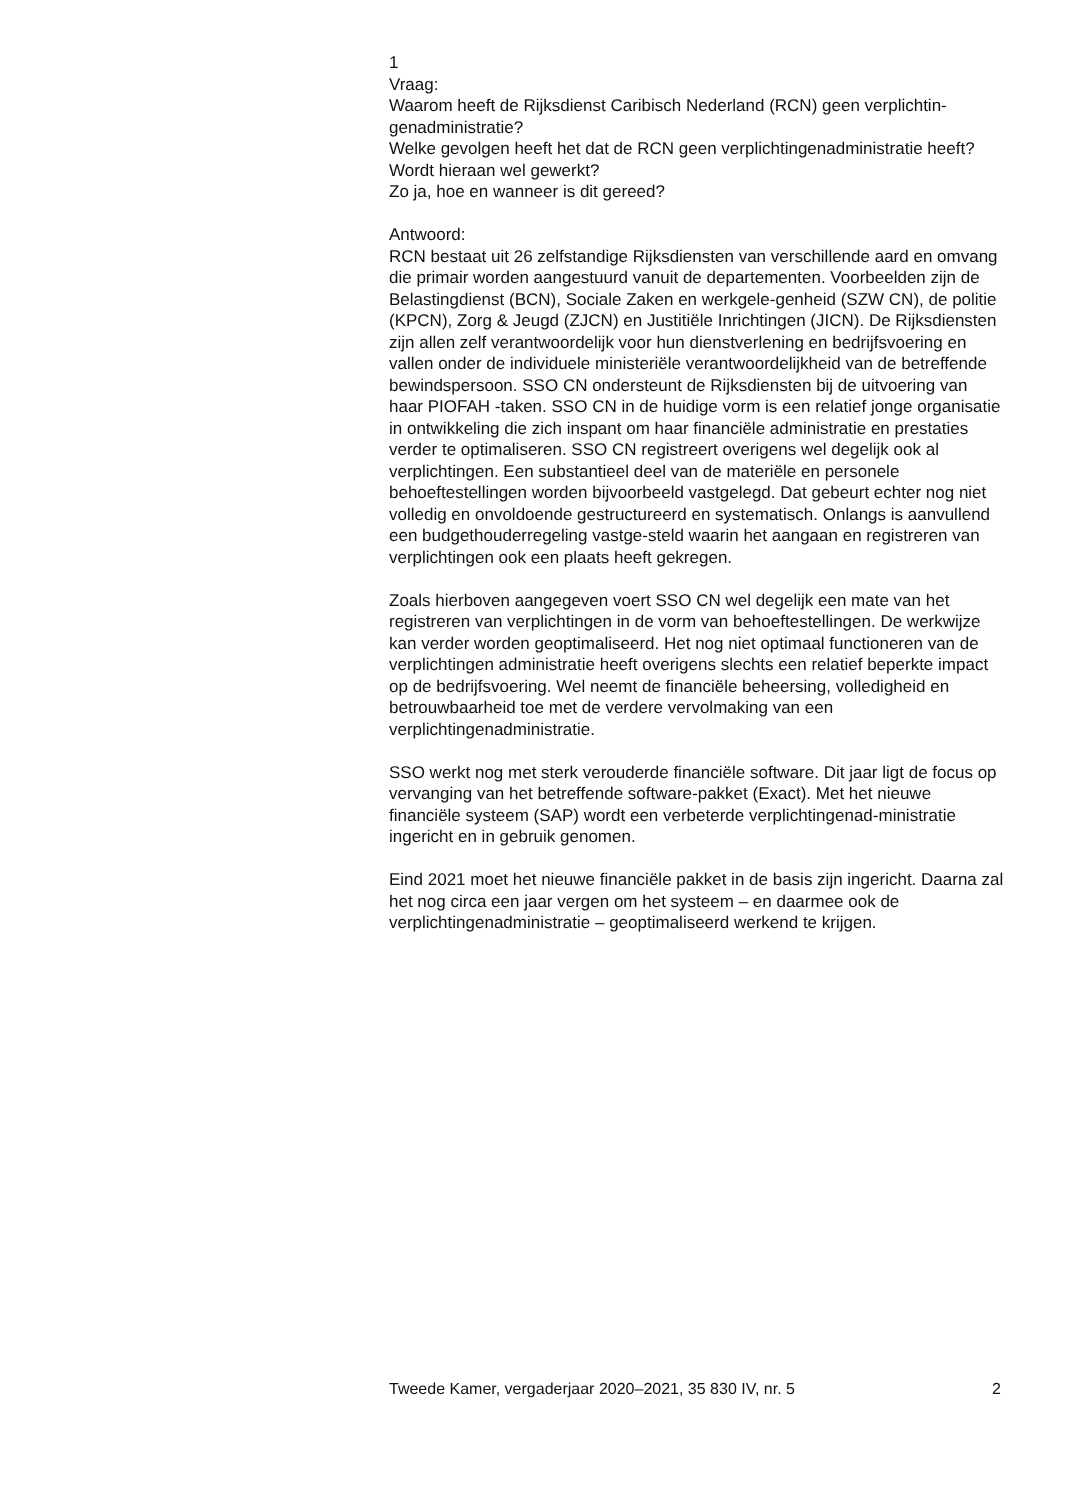1
Vraag:
Waarom heeft de Rijksdienst Caribisch Nederland (RCN) geen verplichtin-genadministratie?
Welke gevolgen heeft het dat de RCN geen verplichtingenadministratie heeft?
Wordt hieraan wel gewerkt?
Zo ja, hoe en wanneer is dit gereed?
Antwoord:
RCN bestaat uit 26 zelfstandige Rijksdiensten van verschillende aard en omvang die primair worden aangestuurd vanuit de departementen. Voorbeelden zijn de Belastingdienst (BCN), Sociale Zaken en werkgele-genheid (SZW CN), de politie (KPCN), Zorg & Jeugd (ZJCN) en Justitiële Inrichtingen (JICN). De Rijksdiensten zijn allen zelf verantwoordelijk voor hun dienstverlening en bedrijfsvoering en vallen onder de individuele ministeriële verantwoordelijkheid van de betreffende bewindspersoon. SSO CN ondersteunt de Rijksdiensten bij de uitvoering van haar PIOFAH -taken. SSO CN in de huidige vorm is een relatief jonge organisatie in ontwikkeling die zich inspant om haar financiële administratie en prestaties verder te optimaliseren. SSO CN registreert overigens wel degelijk ook al verplichtingen. Een substantieel deel van de materiële en personele behoeftestellingen worden bijvoorbeeld vastgelegd. Dat gebeurt echter nog niet volledig en onvoldoende gestructureerd en systematisch. Onlangs is aanvullend een budgethouderregeling vastge-steld waarin het aangaan en registreren van verplichtingen ook een plaats heeft gekregen.
Zoals hierboven aangegeven voert SSO CN wel degelijk een mate van het registreren van verplichtingen in de vorm van behoeftestellingen. De werkwijze kan verder worden geoptimaliseerd. Het nog niet optimaal functioneren van de verplichtingen administratie heeft overigens slechts een relatief beperkte impact op de bedrijfsvoering. Wel neemt de financiële beheersing, volledigheid en betrouwbaarheid toe met de verdere vervolmaking van een verplichtingenadministratie.
SSO werkt nog met sterk verouderde financiële software. Dit jaar ligt de focus op vervanging van het betreffende software-pakket (Exact). Met het nieuwe financiële systeem (SAP) wordt een verbeterde verplichtingenad-ministratie ingericht en in gebruik genomen.
Eind 2021 moet het nieuwe financiële pakket in de basis zijn ingericht. Daarna zal het nog circa een jaar vergen om het systeem – en daarmee ook de verplichtingenadministratie – geoptimaliseerd werkend te krijgen.
Tweede Kamer, vergaderjaar 2020–2021, 35 830 IV, nr. 5 2